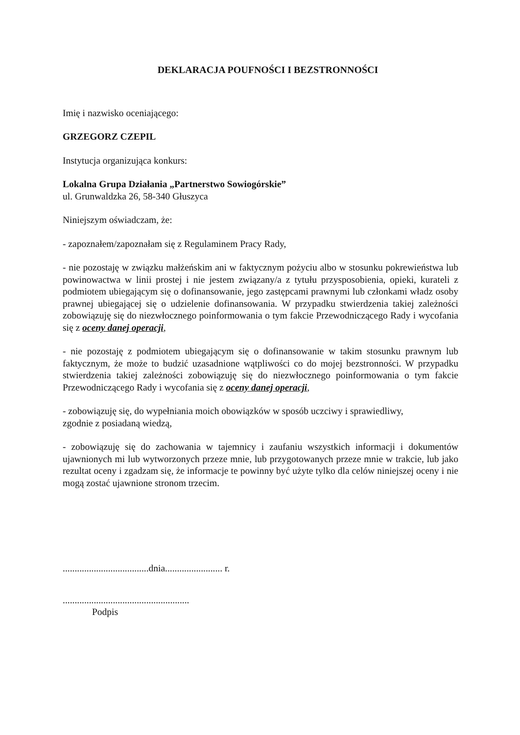DEKLARACJA POUFNOŚCI I BEZSTRONNOŚCI
Imię i nazwisko oceniającego:
GRZEGORZ CZEPIL
Instytucja organizująca konkurs:
Lokalna Grupa Działania „Partnerstwo Sowiogórskie”
ul. Grunwaldzka 26, 58-340 Głuszyca
Niniejszym oświadczam, że:
- zapoznałem/zapoznałam się z Regulaminem Pracy Rady,
- nie pozostaję w związku małżeńskim ani w faktycznym pożyciu albo w stosunku pokrewieństwa lub powinowactwa w linii prostej i nie jestem związany/a z tytułu przysposobienia, opieki, kurateli z podmiotem ubiegającym się o dofinansowanie, jego zastępcami prawnymi lub członkami władz osoby prawnej ubiegającej się o udzielenie dofinansowania. W przypadku stwierdzenia takiej zależności zobowiązuję się do niezwłocznego poinformowania o tym fakcie Przewodniczącego Rady i wycofania się z oceny danej operacji,
- nie pozostaję z podmiotem ubiegającym się o dofinansowanie w takim stosunku prawnym lub faktycznym, że może to budzić uzasadnione wątpliwości co do mojej bezstronności. W przypadku stwierdzenia takiej zależności zobowiązuję się do niezwłocznego poinformowania o tym fakcie Przewodniczącego Rady i wycofania się z oceny danej operacji,
- zobowiązuję się, do wypełniania moich obowiązków w sposób uczciwy i sprawiedliwy,
zgodnie z posiadaną wiedzą,
- zobowiązuję się do zachowania w tajemnicy i zaufaniu wszystkich informacji i dokumentów ujawnionych mi lub wytworzonych przeze mnie, lub przygotowanych przeze mnie w trakcie, lub jako rezultat oceny i zgadzam się, że informacje te powinny być użyte tylko dla celów niniejszej oceny i nie mogą zostać ujawnione stronom trzecim.
....................................dnia........................ r.
.....................................................
Podpis